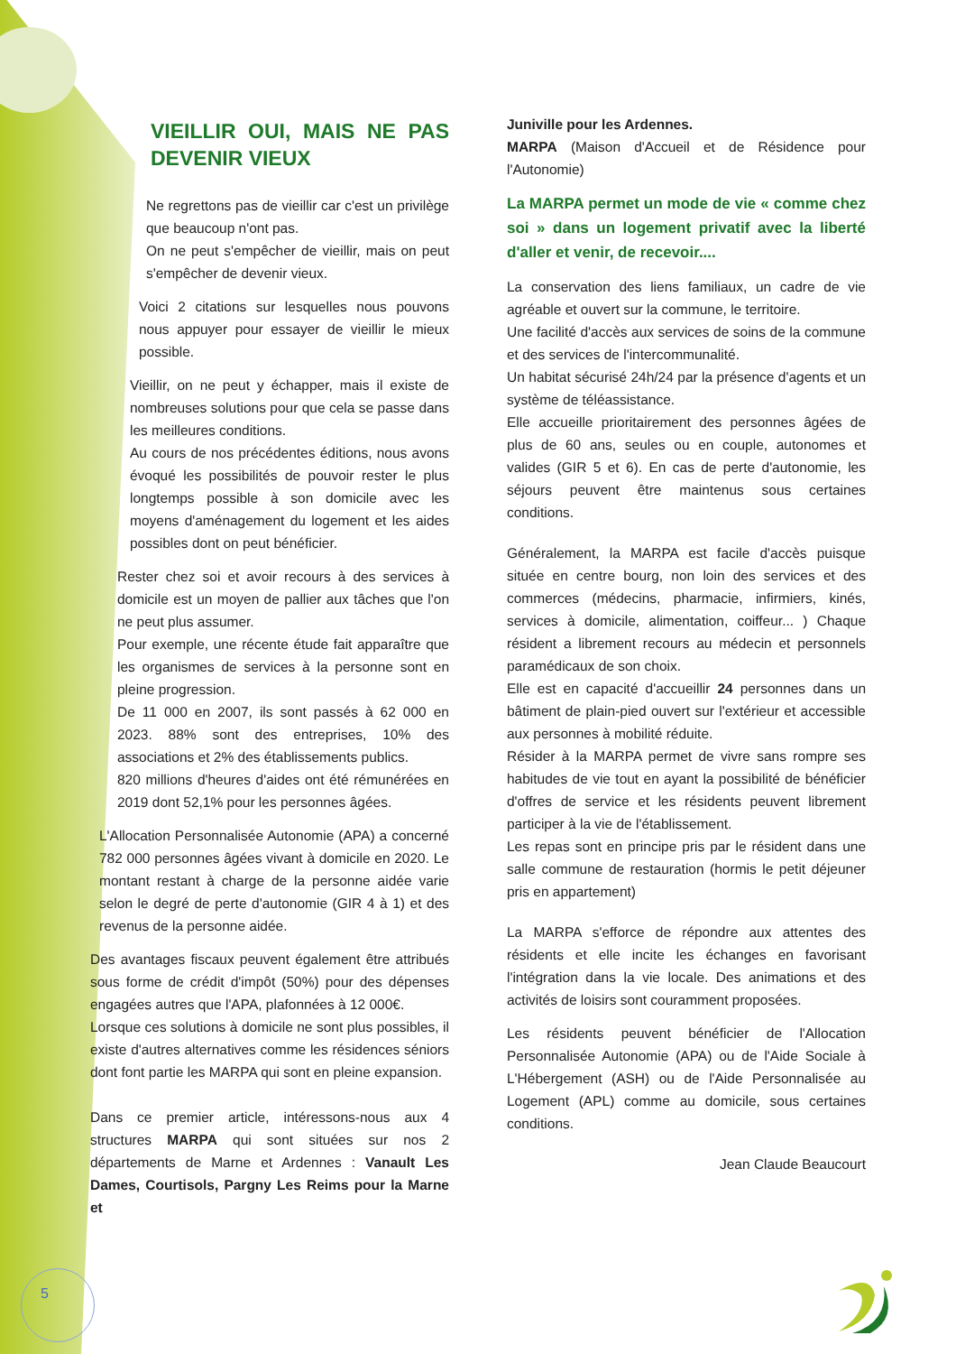VIEILLIR OUI, MAIS NE PAS DEVENIR VIEUX
Ne regrettons pas de vieillir car c'est un privilège que beaucoup n'ont pas.
On ne peut s'empêcher de vieillir, mais on peut s'empêcher de devenir vieux.
Voici 2 citations sur lesquelles nous pouvons nous appuyer pour essayer de vieillir le mieux possible.
Vieillir, on ne peut y échapper, mais il existe de nombreuses solutions pour que cela se passe dans les meilleures conditions.
Au cours de nos précédentes éditions, nous avons évoqué les possibilités de pouvoir rester le plus longtemps possible à son domicile avec les moyens d'aménagement du logement et les aides possibles dont on peut bénéficier.
Rester chez soi et avoir recours à des services à domicile est un moyen de pallier aux tâches que l'on ne peut plus assumer.
Pour exemple, une récente étude fait apparaître que les organismes de services à la personne sont en pleine progression.
De 11 000 en 2007, ils sont passés à 62 000 en 2023. 88% sont des entreprises, 10% des associations et 2% des établissements publics.
820 millions d'heures d'aides ont été rémunérées en 2019 dont 52,1% pour les personnes âgées.
L'Allocation Personnalisée Autonomie (APA) a concerné 782 000 personnes âgées vivant à domicile en 2020. Le montant restant à charge de la personne aidée varie selon le degré de perte d'autonomie (GIR 4 à 1) et des revenus de la personne aidée.
Des avantages fiscaux peuvent également être attribués sous forme de crédit d'impôt (50%) pour des dépenses engagées autres que l'APA, plafonnées à 12 000€.
Lorsque ces solutions à domicile ne sont plus possibles, il existe d'autres alternatives comme les résidences séniors dont font partie les MARPA qui sont en pleine expansion.
Dans ce premier article, intéressons-nous aux 4 structures MARPA qui sont situées sur nos 2 départements de Marne et Ardennes : Vanault Les Dames, Courtisols, Pargny Les Reims pour la Marne et
Juniville pour les Ardennes.
MARPA (Maison d'Accueil et de Résidence pour l'Autonomie)
La MARPA permet un mode de vie « comme chez soi » dans un logement privatif avec la liberté d'aller et venir, de recevoir....
La conservation des liens familiaux, un cadre de vie agréable et ouvert sur la commune, le territoire.
Une facilité d'accès aux services de soins de la commune et des services de l'intercommunalité.
Un habitat sécurisé 24h/24 par la présence d'agents et un système de téléassistance.
Elle accueille prioritairement des personnes âgées de plus de 60 ans, seules ou en couple, autonomes et valides (GIR 5 et 6). En cas de perte d'autonomie, les séjours peuvent être maintenus sous certaines conditions.
Généralement, la MARPA est facile d'accès puisque située en centre bourg, non loin des services et des commerces (médecins, pharmacie, infirmiers, kinés, services à domicile, alimentation, coiffeur... ) Chaque résident a librement recours au médecin et personnels paramédicaux de son choix.
Elle est en capacité d'accueillir 24 personnes dans un bâtiment de plain-pied ouvert sur l'extérieur et accessible aux personnes à mobilité réduite.
Résider à la MARPA permet de vivre sans rompre ses habitudes de vie tout en ayant la possibilité de bénéficier d'offres de service et les résidents peuvent librement participer à la vie de l'établissement.
Les repas sont en principe pris par le résident dans une salle commune de restauration (hormis le petit déjeuner pris en appartement)
La MARPA s'efforce de répondre aux attentes des résidents et elle incite les échanges en favorisant l'intégration dans la vie locale. Des animations et des activités de loisirs sont couramment proposées.
Les résidents peuvent bénéficier de l'Allocation Personnalisée Autonomie (APA) ou de l'Aide Sociale à L'Hébergement (ASH) ou de l'Aide Personnalisée au Logement (APL) comme au domicile, sous certaines conditions.
Jean Claude Beaucourt
5